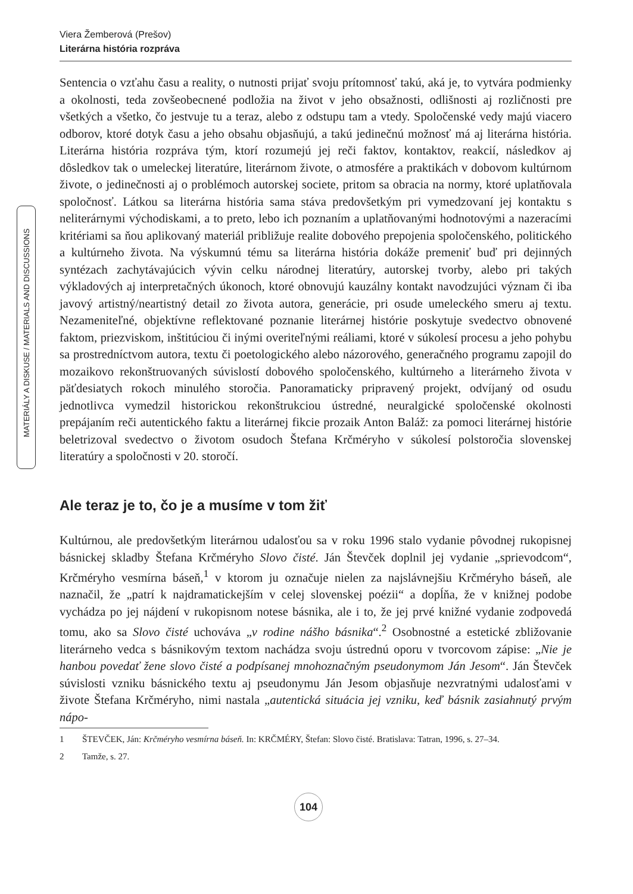Viera Žemberová (Prešov)
Literárna história rozpráva
MATERIÁLY A DISKUSE / MATERIALS AND DISCUSSIONS
Sentencia o vzťahu času a reality, o nutnosti prijať svoju prítomnosť takú, aká je, to vytvára podmienky a okolnosti, teda zovšeobecnené podložia na život v jeho obsažnosti, odlišnosti aj rozličnosti pre všetkých a všetko, čo jestvuje tu a teraz, alebo z odstupu tam a vtedy. Spoločenské vedy majú viacero odborov, ktoré dotyk času a jeho obsahu objasňujú, a takú jedinečnú možnosť má aj literárna história. Literárna história rozpráva tým, ktorí rozumejú jej reči faktov, kontaktov, reakcií, následkov aj dôsledkov tak o umeleckej literatúre, literárnom živote, o atmosfére a praktikách v dobovom kultúrnom živote, o jedinečnosti aj o problémoch autorskej societe, pritom sa obracia na normy, ktoré uplatňovala spoločnosť. Látkou sa literárna história sama stáva predovšetkým pri vymedzovaní jej kontaktu s neliterárnymi východiskami, a to preto, lebo ich poznaním a uplatňovanými hodnotovými a nazeracími kritériami sa ňou aplikovaný materiál približuje realite dobového prepojenia spoločenského, politického a kultúrneho života. Na výskumnú tému sa literárna história dokáže premeniť buď pri dejinných syntézach zachytávajúcich vývin celku národnej literatúry, autorskej tvorby, alebo pri takých výkladových aj interpretačných úkonoch, ktoré obnovujú kauzálny kontakt navodzujúci význam či iba javový artistný/neartistný detail zo života autora, generácie, pri osude umeleckého smeru aj textu. Nezameniteľné, objektívne reflektované poznanie literárnej histórie poskytuje svedectvo obnovené faktom, priezviskom, inštitúciou či inými overiteľnými reáliami, ktoré v súkolesí procesu a jeho pohybu sa prostredníctvom autora, textu či poetologického alebo názorového, generačného programu zapojil do mozaikovo rekonštruovaných súvislostí dobového spoločenského, kultúrneho a literárneho života v päťdesiatych rokoch minulého storočia. Panoramaticky pripravený projekt, odvíjaný od osudu jednotlivca vymedzil historickou rekonštrukciou ústredné, neuralgické spoločenské okolnosti prepájaním reči autentického faktu a literárnej fikcie prozaik Anton Baláž: za pomoci literárnej histórie beletrizoval svedectvo o životom osudoch Štefana Krčméryho v súkolesí polstoročia slovenskej literatúry a spoločnosti v 20. storočí.
Ale teraz je to, čo je a musíme v tom žiť
Kultúrnou, ale predovšetkým literárnou udalosťou sa v roku 1996 stalo vydanie pôvodnej rukopisnej básnickej skladby Štefana Krčméryho Slovo čisté. Ján Števček doplnil jej vydanie „sprievodcom“, Krčméryho vesmírna báseň,<sup>1</sup> v ktorom ju označuje nielen za najslávnejšiu Krčméryho báseň, ale naznačil, že „patrí k najdramatickejším v celej slovenskej poézii“ a dopĺňa, že v knižnej podobe vychádza po jej nájdení v rukopisnom notese básnika, ale i to, že jej prvé knižné vydanie zodpovedá tomu, ako sa Slovo čisté uchováva „v rodine nášho básnika“.<sup>2</sup> Osobnostné a estetické zbližovanie literárneho vedca s básnikovým textom nachádza svoju ústrednú oporu v tvorcovom zápise: „Nie je hanbou povedať žene slovo čisté a podpísanej mnohoznačným pseudonymom Ján Jesom“. Ján Števček súvislosti vzniku básnického textu aj pseudonymu Ján Jesom objasňuje nezvratnými udalosťami v živote Štefana Krčméryho, nimi nastala „autentická situácia jej vzniku, keď básnik zasiahnutý prvým nápo-
1 ŠTEVČEK, Ján: Krčméryho vesmírna báseň. In: KRČMÉRY, Štefan: Slovo čisté. Bratislava: Tatran, 1996, s. 27–34.
2 Tamže, s. 27.
104